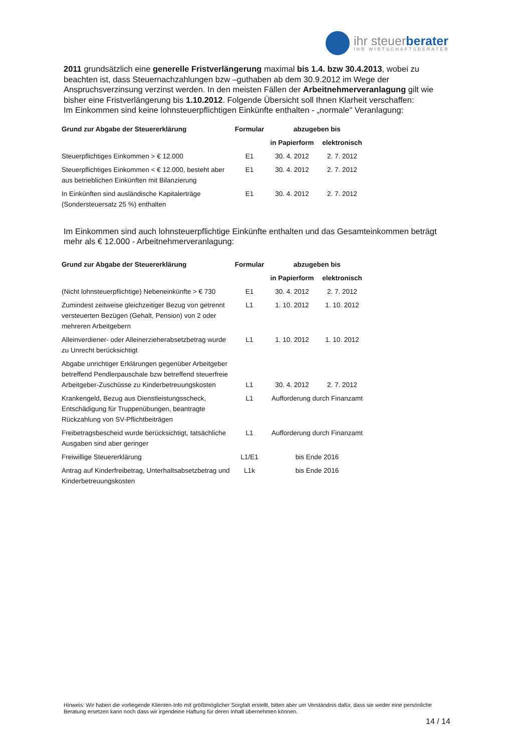ihr steuerberater
IHR WIRTSCHAFTSBERATER
2011 grundsätzlich eine generelle Fristverlängerung maximal bis 1.4. bzw 30.4.2013, wobei zu beachten ist, dass Steuernachzahlungen bzw –guthaben ab dem 30.9.2012 im Wege der Anspruchsverzinsung verzinst werden. In den meisten Fällen der Arbeitnehmerveranlagung gilt wie bisher eine Fristverlängerung bis 1.10.2012. Folgende Übersicht soll Ihnen Klarheit verschaffen:
Im Einkommen sind keine lohnsteuerpflichtigen Einkünfte enthalten - „normale" Veranlagung:
| Grund zur Abgabe der Steuererklärung | Formular | abzugeben bis | |
| --- | --- | --- | --- |
| | | in Papierform | elektronisch |
| Steuerpflichtiges Einkommen > € 12.000 | E1 | 30. 4. 2012 | 2. 7. 2012 |
| Steuerpflichtiges Einkommen < € 12.000, besteht aber aus betrieblichen Einkünften mit Bilanzierung | E1 | 30. 4. 2012 | 2. 7. 2012 |
| In Einkünften sind ausländische Kapitalerträge (Sondersteuersatz 25 %) enthalten | E1 | 30. 4. 2012 | 2. 7. 2012 |
Im Einkommen sind auch lohnsteuerpflichtige Einkünfte enthalten und das Gesamteinkommen beträgt mehr als € 12.000 - Arbeitnehmerveranlagung:
| Grund zur Abgabe der Steuererklärung | Formular | abzugeben bis | |
| --- | --- | --- | --- |
| | | in Papierform | elektronisch |
| (Nicht lohnsteuerpflichtige) Nebeneinkünfte > € 730 | E1 | 30. 4. 2012 | 2. 7. 2012 |
| Zumindest zeitweise gleichzeitiger Bezug von getrennt versteuerten Bezügen (Gehalt, Pension) von 2 oder mehreren Arbeitgebern | L1 | 1. 10. 2012 | 1. 10. 2012 |
| Alleinverdiener- oder Alleinerzieherabsetzbetrag wurde zu Unrecht berücksichtigt | L1 | 1. 10. 2012 | 1. 10. 2012 |
| Abgabe unrichtiger Erklärungen gegenüber Arbeitgeber betreffend Pendlerpauschale bzw betreffend steuerfreie Arbeitgeber-Zuschüsse zu Kinderbetreuungskosten | L1 | 30. 4. 2012 | 2. 7. 2012 |
| Krankengeld, Bezug aus Dienstleistungsscheck, Entschädigung für Truppenübungen, beantragte Rückzahlung von SV-Pflichtbeiträgen | L1 | Aufforderung durch Finanzamt | |
| Freibetragsbescheid wurde berücksichtigt, tatsächliche Ausgaben sind aber geringer | L1 | Aufforderung durch Finanzamt | |
| Freiwillige Steuererklärung | L1/E1 | bis Ende 2016 | |
| Antrag auf Kinderfreibetrag, Unterhaltsabsetzbetrag und Kinderbetreuungskosten | L1k | bis Ende 2016 | |
Hinweis: Wir haben die vorliegende Klienten-Info mit größtmöglicher Sorgfalt erstellt, bitten aber um Verständnis dafür, dass sie weder eine persönliche Beratung ersetzen kann noch dass wir irgendeine Haftung für deren Inhalt übernehmen können.
14 / 14